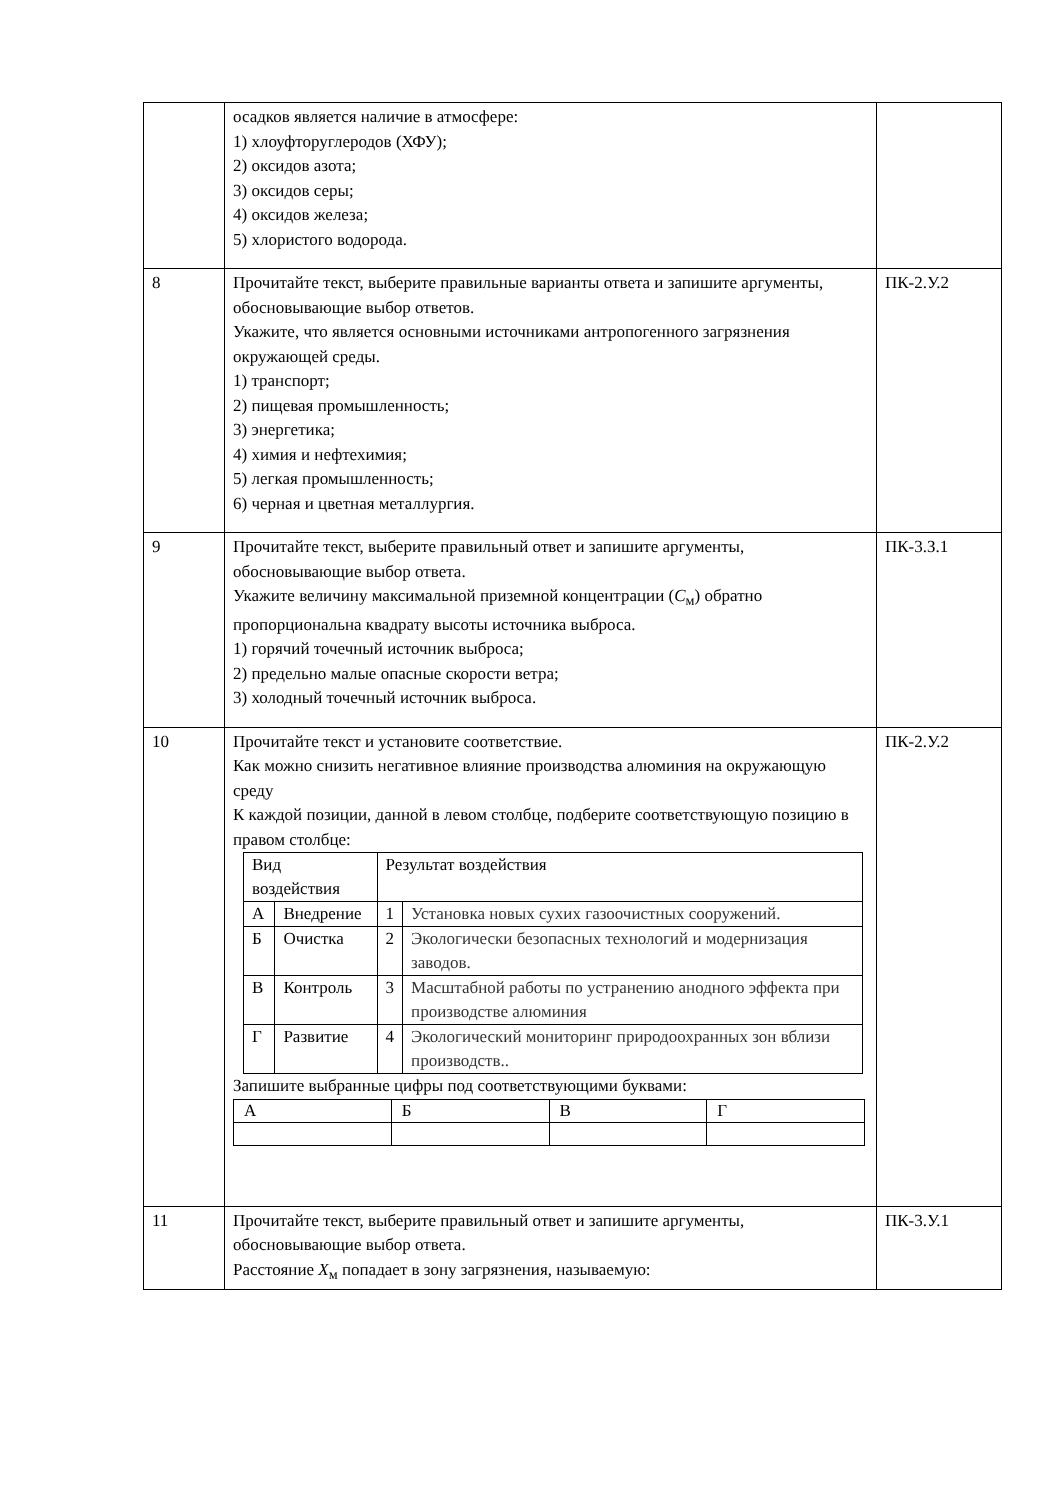| | осадков является наличие в атмосфере: 1) хлоуфторуглеродов (ХФУ); 2) оксидов азота; 3) оксидов серы; 4) оксидов железа; 5) хлористого водорода. | |
| 8 | Прочитайте текст, выберите правильные варианты ответа и запишите аргументы, обосновывающие выбор ответов. Укажите, что является основными источниками антропогенного загрязнения окружающей среды. 1) транспорт; 2) пищевая промышленность; 3) энергетика; 4) химия и нефтехимия; 5) легкая промышленность; 6) черная и цветная металлургия. | ПК-2.У.2 |
| 9 | Прочитайте текст, выберите правильный ответ и запишите аргументы, обосновывающие выбор ответа. Укажите величину максимальной приземной концентрации ( C<sub>м</sub>) обратно пропорциональна квадрату высоты источника выброса. 1) горячий точечный источник выброса; 2) предельно малые опасные скорости ветра; 3) холодный точечный источник выброса. | ПК-3.З.1 |
| 10 | Прочитайте текст и установите соответствие. Как можно снизить негативное влияние производства алюминия на окружающую среду К каждой позиции, данной в левом столбце, подберите соответствующую позицию в правом столбце: / Вид воздействия / / Результат воздействия / / / А / Внедрение / 1 / Установка новых сухих газоочистных сооружений. / / Б / Очистка / 2 / Экологически безопасных технологий и модернизация заводов. / / В / Контроль / 3 / Масштабной работы по устранению анодного эффекта при производстве алюминия / / Г / Развитие / 4 / Экологический мониторинг природоохранных зон вблизи производств.. / Запишите выбранные цифры под соответствующими буквами: / А / Б / В / Г / | ПК-2.У.2 |
| 11 | Прочитайте текст, выберите правильный ответ и запишите аргументы, обосновывающие выбор ответа. Расстояние X<sub>м</sub> попадает в зону загрязнения, называемую: | ПК-3.У.1 |